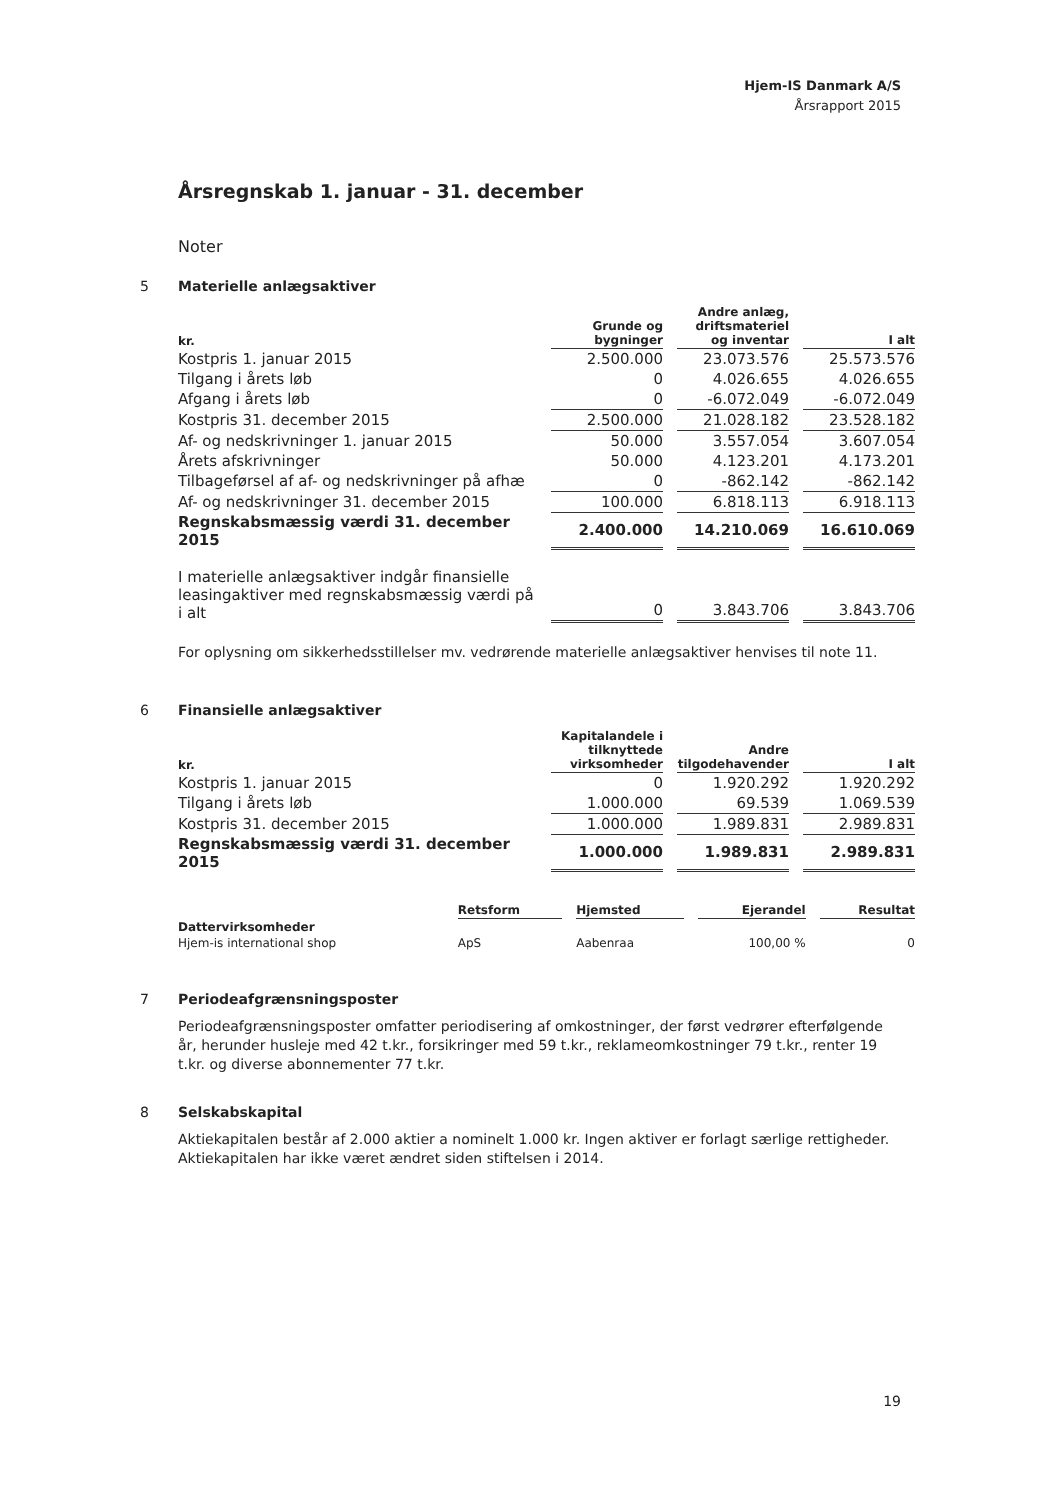Hjem-IS Danmark A/S
Årsrapport 2015
Årsregnskab 1. januar - 31. december
Noter
5 Materielle anlægsaktiver
| kr. | Grunde og bygninger | Andre anlæg, driftsmateriel og inventar | I alt |
| --- | --- | --- | --- |
| Kostpris 1. januar 2015 | 2.500.000 | 23.073.576 | 25.573.576 |
| Tilgang i årets løb | 0 | 4.026.655 | 4.026.655 |
| Afgang i årets løb | 0 | -6.072.049 | -6.072.049 |
| Kostpris 31. december 2015 | 2.500.000 | 21.028.182 | 23.528.182 |
| Af- og nedskrivninger 1. januar 2015 | 50.000 | 3.557.054 | 3.607.054 |
| Årets afskrivninger | 50.000 | 4.123.201 | 4.173.201 |
| Tilbageførsel af af- og nedskrivninger på afhæ | 0 | -862.142 | -862.142 |
| Af- og nedskrivninger 31. december 2015 | 100.000 | 6.818.113 | 6.918.113 |
| Regnskabsmæssig værdi 31. december 2015 | 2.400.000 | 14.210.069 | 16.610.069 |
| I materielle anlægsaktiver indgår finansielle leasingaktiver med regnskabsmæssig værdi på i alt | 0 | 3.843.706 | 3.843.706 |
For oplysning om sikkerhedsstillelser mv. vedrørende materielle anlægsaktiver henvises til note 11.
6 Finansielle anlægsaktiver
| kr. | Kapitalandele i tilknyttede virksomheder | Andre tilgodehavender | I alt |
| --- | --- | --- | --- |
| Kostpris 1. januar 2015 | 0 | 1.920.292 | 1.920.292 |
| Tilgang i årets løb | 1.000.000 | 69.539 | 1.069.539 |
| Kostpris 31. december 2015 | 1.000.000 | 1.989.831 | 2.989.831 |
| Regnskabsmæssig værdi 31. december 2015 | 1.000.000 | 1.989.831 | 2.989.831 |
| | Retsform | Hjemsted | Ejerandel | Resultat |
| --- | --- | --- | --- | --- |
| Dattervirksomheder | | | | |
| Hjem-is international shop | ApS | Aabenraa | 100,00 % | 0 |
7 Periodeafgrænsningsposter
Periodeafgrænsningsposter omfatter periodisering af omkostninger, der først vedrører efterfølgende år, herunder husleje med 42 t.kr., forsikringer med 59 t.kr., reklameomkostninger 79 t.kr., renter 19 t.kr. og diverse abonnementer 77 t.kr.
8 Selskabskapital
Aktiekapitalen består af 2.000 aktier a nominelt 1.000 kr. Ingen aktiver er forlagt særlige rettigheder. Aktiekapitalen har ikke været ændret siden stiftelsen i 2014.
19